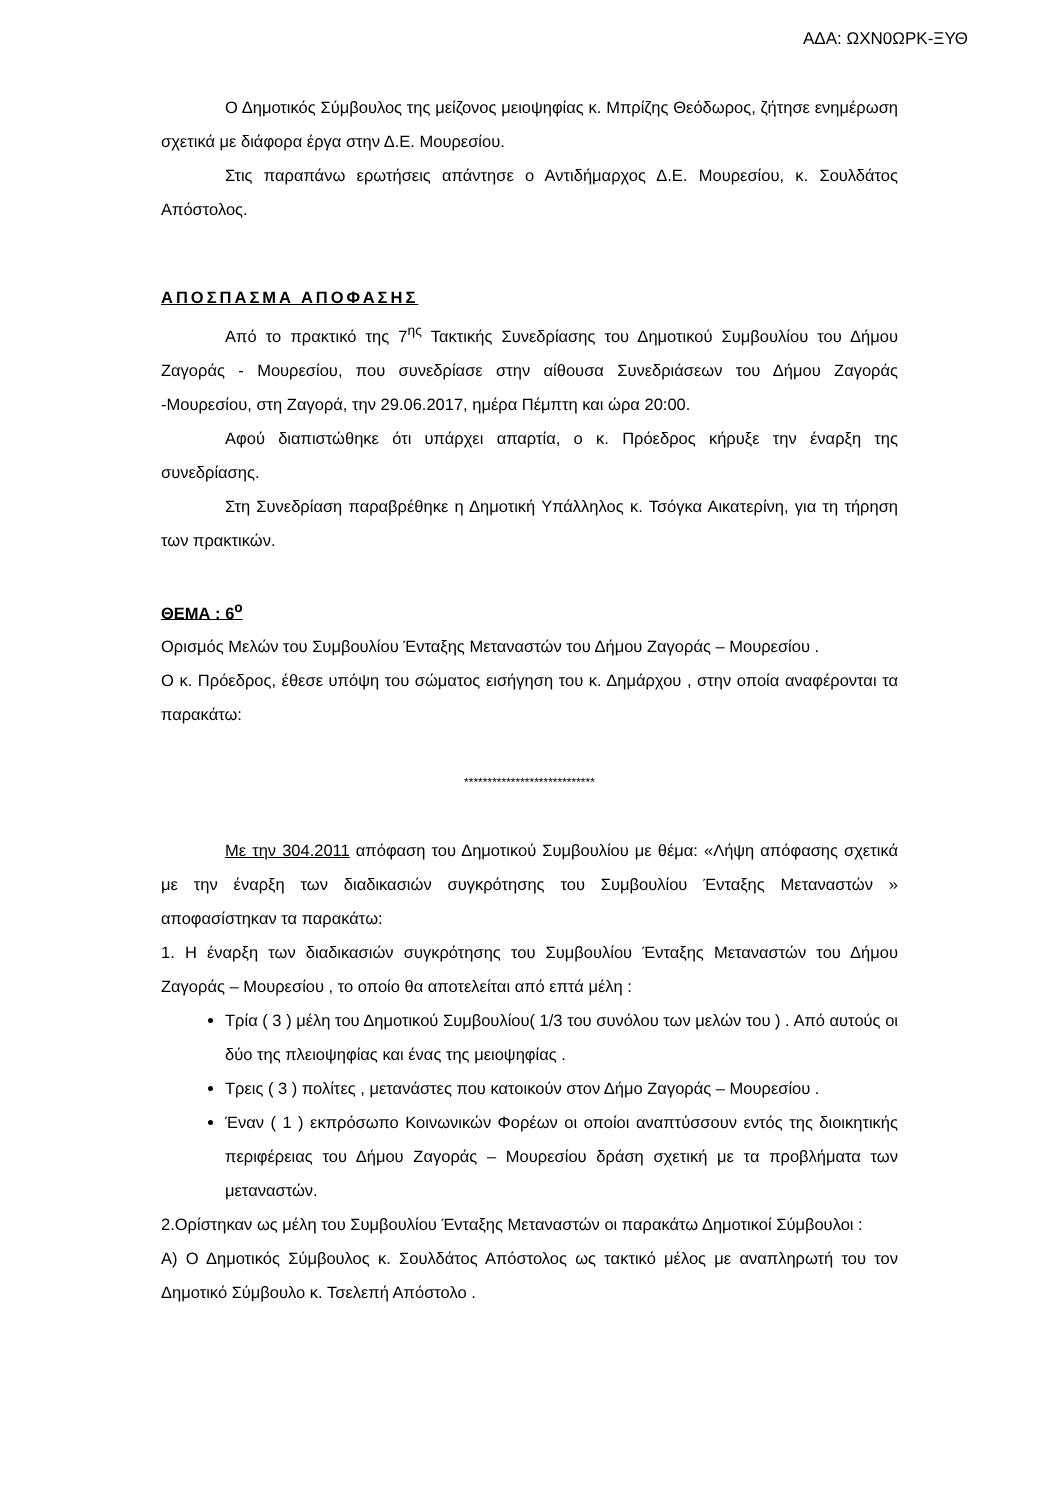ΑΔΑ: ΩΧΝ0ΩΡΚ-ΞΥΘ
Ο Δημοτικός Σύμβουλος της μείζονος μειοψηφίας κ. Μπρίζης Θεόδωρος, ζήτησε ενημέρωση σχετικά με διάφορα έργα στην Δ.Ε. Μουρεσίου.
Στις παραπάνω ερωτήσεις απάντησε ο Αντιδήμαρχος Δ.Ε. Μουρεσίου, κ. Σουλδάτος Απόστολος.
ΑΠΟΣΠΑΣΜΑ ΑΠΟΦΑΣΗΣ
Από το πρακτικό της 7<sup>ης</sup> Τακτικής Συνεδρίασης του Δημοτικού Συμβουλίου του Δήμου Ζαγοράς - Μουρεσίου, που συνεδρίασε στην αίθουσα Συνεδριάσεων του Δήμου Ζαγοράς -Μουρεσίου, στη Ζαγορά, την 29.06.2017, ημέρα Πέμπτη και ώρα 20:00.
Αφού διαπιστώθηκε ότι υπάρχει απαρτία, ο κ. Πρόεδρος κήρυξε την έναρξη της συνεδρίασης.
Στη Συνεδρίαση παραβρέθηκε η Δημοτική Υπάλληλος κ. Τσόγκα Αικατερίνη, για τη τήρηση των πρακτικών.
ΘΕΜΑ : 6<sup>ο</sup>
Ορισμός Μελών του Συμβουλίου Ένταξης Μεταναστών του Δήμου Ζαγοράς – Μουρεσίου .
Ο κ. Πρόεδρος, έθεσε υπόψη του σώματος εισήγηση του κ. Δημάρχου , στην οποία αναφέρονται τα παρακάτω:
****************************
Με την 304.2011 απόφαση του Δημοτικού Συμβουλίου με θέμα: «Λήψη απόφασης σχετικά με την έναρξη των διαδικασιών συγκρότησης του Συμβουλίου Ένταξης Μεταναστών » αποφασίστηκαν τα παρακάτω:
1. Η έναρξη των διαδικασιών συγκρότησης του Συμβουλίου Ένταξης Μεταναστών του Δήμου Ζαγοράς – Μουρεσίου , το οποίο θα αποτελείται από επτά μέλη :
Τρία ( 3 ) μέλη του Δημοτικού Συμβουλίου( 1/3 του συνόλου των μελών του ) . Από αυτούς οι δύο της πλειοψηφίας και ένας της μειοψηφίας .
Τρεις ( 3 ) πολίτες , μετανάστες που κατοικούν στον Δήμο Ζαγοράς – Μουρεσίου .
Έναν ( 1 ) εκπρόσωπο Κοινωνικών Φορέων οι οποίοι αναπτύσσουν εντός της διοικητικής περιφέρειας του Δήμου Ζαγοράς – Μουρεσίου δράση σχετική με τα προβλήματα των μεταναστών.
2.Ορίστηκαν ως μέλη του Συμβουλίου Ένταξης Μεταναστών οι παρακάτω Δημοτικοί Σύμβουλοι :
Α) Ο Δημοτικός Σύμβουλος κ. Σουλδάτος Απόστολος ως τακτικό μέλος με αναπληρωτή του τον Δημοτικό Σύμβουλο κ. Τσελεπή Απόστολο .